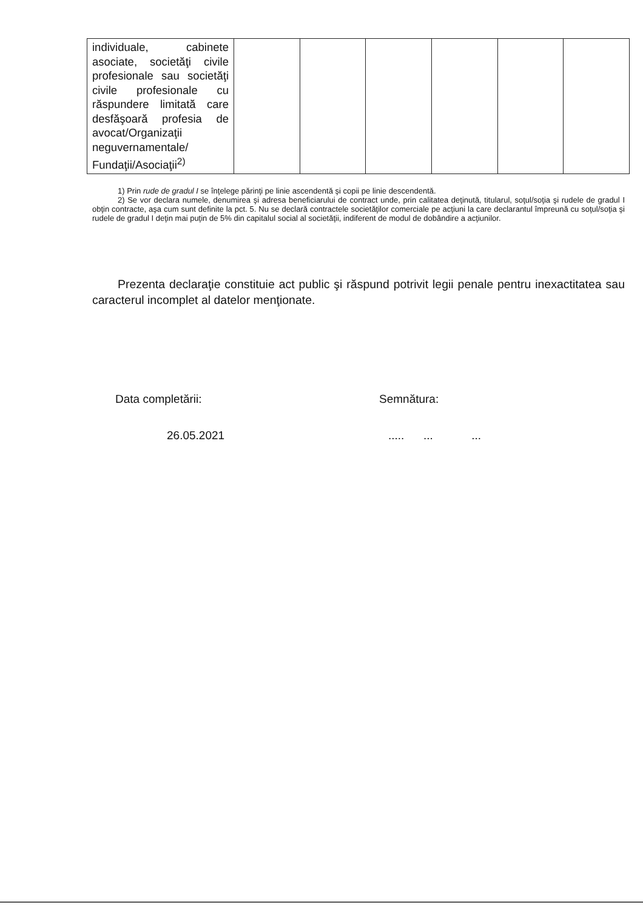| individuale, cabinete asociate, societăţi civile profesionale sau societăţi civile profesionale cu răspundere limitată care desfăşoară profesia de avocat/Organizaţii neguvernamentale/ Fundaţii/Asociaţii<sup>2)</sup> | | | | | | |
1) Prin rude de gradul I se înţelege părinţi pe linie ascendentă şi copii pe linie descendentă.
2) Se vor declara numele, denumirea şi adresa beneficiarului de contract unde, prin calitatea deţinută, titularul, soţul/soţia şi rudele de gradul I obţin contracte, aşa cum sunt definite la pct. 5. Nu se declară contractele societăţilor comerciale pe acţiuni la care declarantul împreună cu soţul/soţia şi rudele de gradul I deţin mai puţin de 5% din capitalul social al societăţii, indiferent de modul de dobândire a acţiunilor.
Prezenta declaraţie constituie act public şi răspund potrivit legii penale pentru inexactitatea sau caracterul incomplet al datelor menţionate.
Data completării: Semnătura:
26.05.2021 ..... ... ...